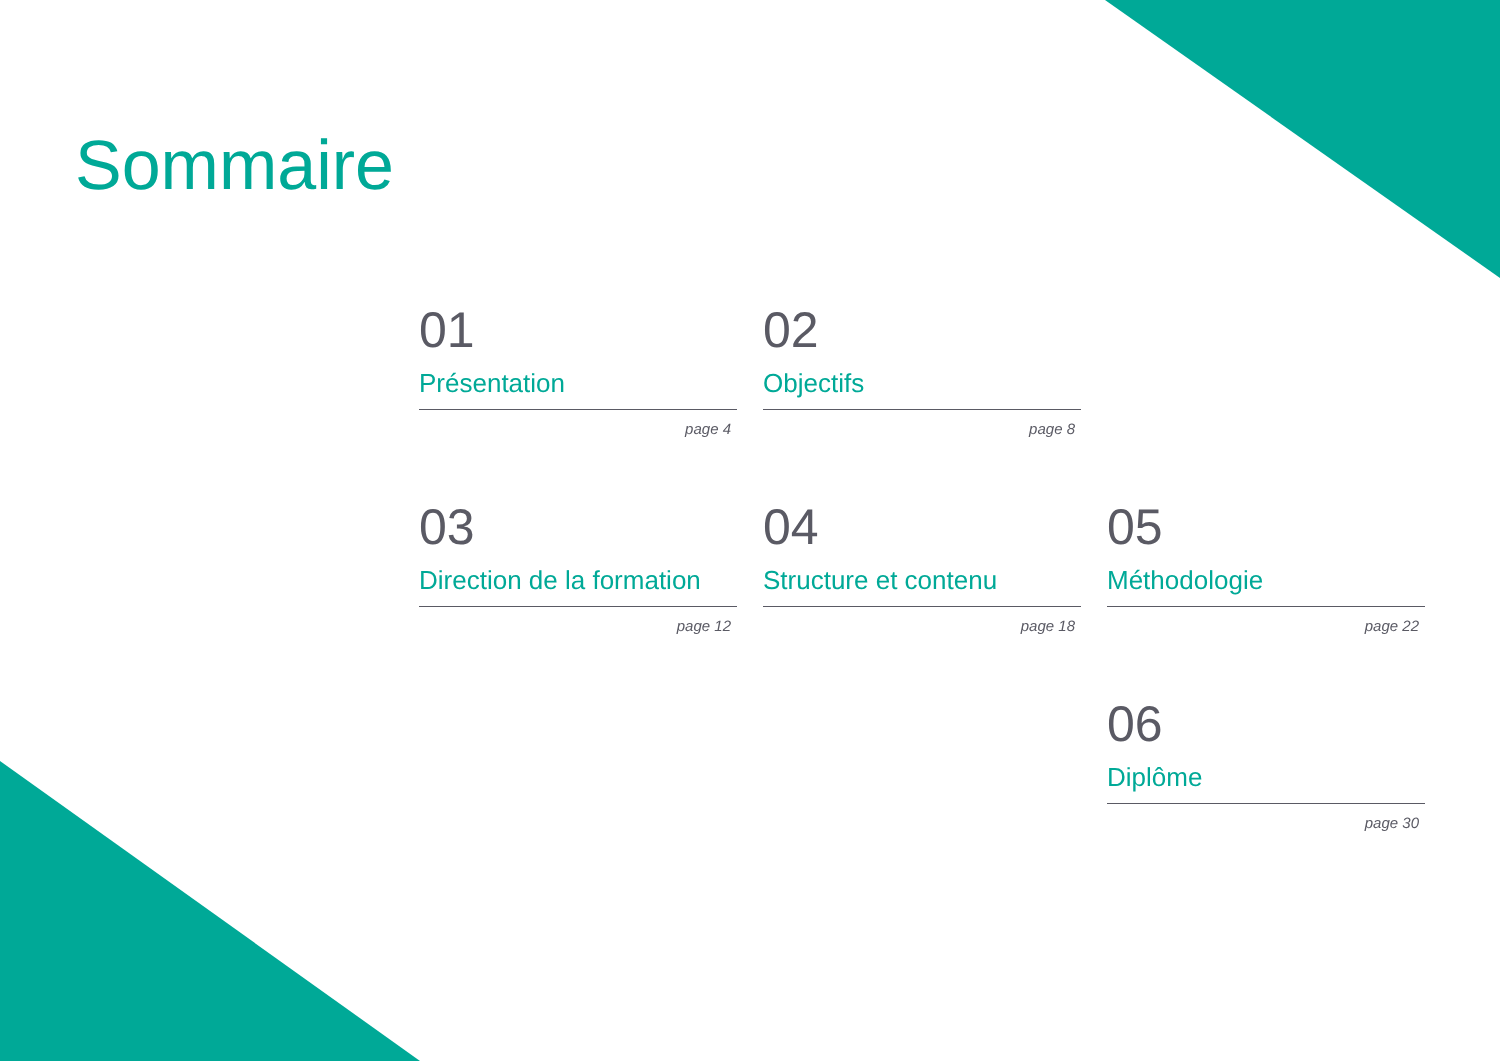Sommaire
01
Présentation
page 4
02
Objectifs
page 8
03
Direction de la formation
page 12
04
Structure et contenu
page 18
05
Méthodologie
page 22
06
Diplôme
page 30